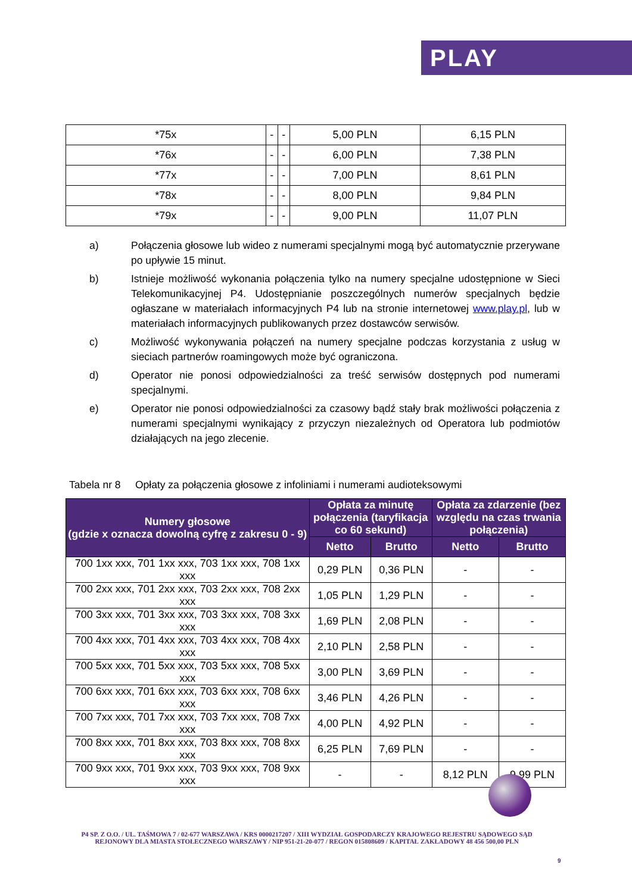PLAY
| *75x | - | - | 5,00 PLN | 6,15 PLN |
| *76x | - | - | 6,00 PLN | 7,38 PLN |
| *77x | - | - | 7,00 PLN | 8,61 PLN |
| *78x | - | - | 8,00 PLN | 9,84 PLN |
| *79x | - | - | 9,00 PLN | 11,07 PLN |
a) Połączenia głosowe lub wideo z numerami specjalnymi mogą być automatycznie przerywane po upływie 15 minut.
b) Istnieje możliwość wykonania połączenia tylko na numery specjalne udostępnione w Sieci Telekomunikacyjnej P4. Udostępnianie poszczególnych numerów specjalnych będzie ogłaszane w materiałach informacyjnych P4 lub na stronie internetowej www.play.pl, lub w materiałach informacyjnych publikowanych przez dostawców serwisów.
c) Możliwość wykonywania połączeń na numery specjalne podczas korzystania z usług w sieciach partnerów roamingowych może być ograniczona.
d) Operator nie ponosi odpowiedzialności za treść serwisów dostępnych pod numerami specjalnymi.
e) Operator nie ponosi odpowiedzialności za czasowy bądź stały brak możliwości połączenia z numerami specjalnymi wynikający z przyczyn niezależnych od Operatora lub podmiotów działających na jego zlecenie.
Tabela nr 8 Opłaty za połączenia głosowe z infoliniami i numerami audioteksowymi
| Numery głosowe (gdzie x oznacza dowolną cyfrę z zakresu 0 - 9) | Opłata za minutę połączenia (taryfikacja co 60 sekund) | | Opłata za zdarzenie (bez względu na czas trwania połączenia) | |
| --- | --- | --- | --- | --- |
| | Netto | Brutto | Netto | Brutto |
| 700 1xx xxx, 701 1xx xxx, 703 1xx xxx, 708 1xx xxx | 0,29 PLN | 0,36 PLN | - | - |
| 700 2xx xxx, 701 2xx xxx, 703 2xx xxx, 708 2xx xxx | 1,05 PLN | 1,29 PLN | - | - |
| 700 3xx xxx, 701 3xx xxx, 703 3xx xxx, 708 3xx xxx | 1,69 PLN | 2,08 PLN | - | - |
| 700 4xx xxx, 701 4xx xxx, 703 4xx xxx, 708 4xx xxx | 2,10 PLN | 2,58 PLN | - | - |
| 700 5xx xxx, 701 5xx xxx, 703 5xx xxx, 708 5xx xxx | 3,00 PLN | 3,69 PLN | - | - |
| 700 6xx xxx, 701 6xx xxx, 703 6xx xxx, 708 6xx xxx | 3,46 PLN | 4,26 PLN | - | - |
| 700 7xx xxx, 701 7xx xxx, 703 7xx xxx, 708 7xx xxx | 4,00 PLN | 4,92 PLN | - | - |
| 700 8xx xxx, 701 8xx xxx, 703 8xx xxx, 708 8xx xxx | 6,25 PLN | 7,69 PLN | - | - |
| 700 9xx xxx, 701 9xx xxx, 703 9xx xxx, 708 9xx xxx | - | - | 8,12 PLN | 9,99 PLN |
P4 SP. Z O.O. / UL. TAŚMOWA 7 / 02-677 WARSZAWA / KRS 0000217207 / XIII WYDZIAŁ GOSPODARCZY KRAJOWEGO REJESTRU SĄDOWEGO SĄD REJONOWY DLA MIASTA STOŁECZNEGO WARSZAWY / NIP 951-21-20-077 / REGON 015808609 / KAPITAŁ ZAKŁADOWY 48 456 500,00 PLN
9